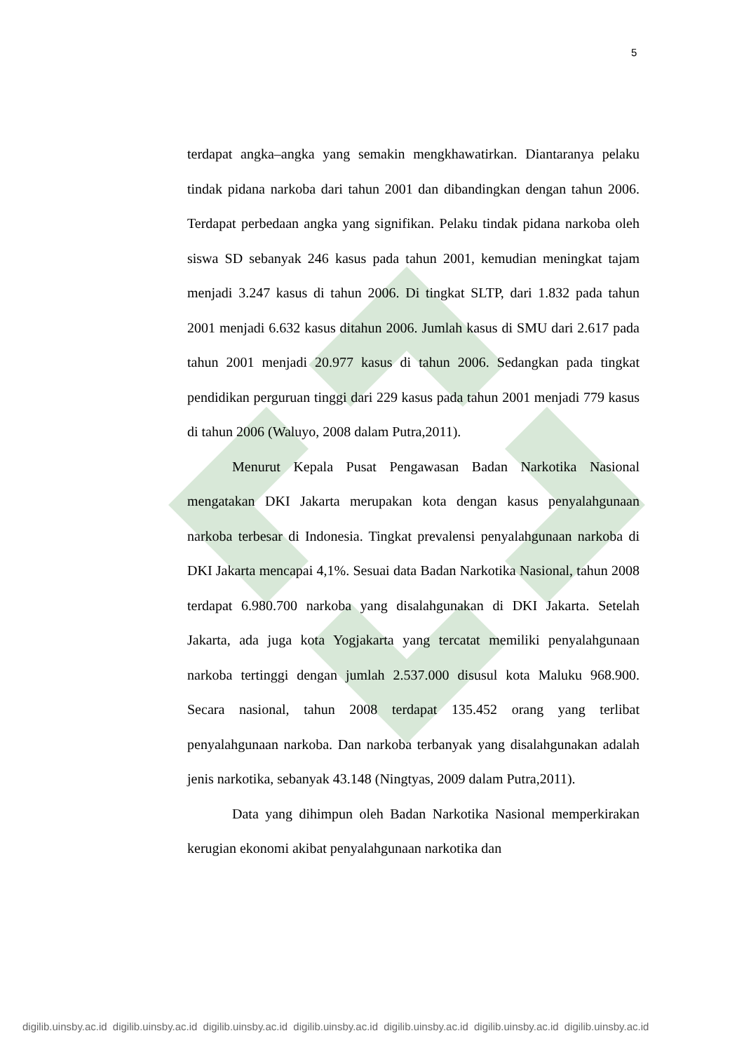5
terdapat angka–angka yang semakin mengkhawatirkan. Diantaranya pelaku tindak pidana narkoba dari tahun 2001 dan dibandingkan dengan tahun 2006. Terdapat perbedaan angka yang signifikan. Pelaku tindak pidana narkoba oleh siswa SD sebanyak 246 kasus pada tahun 2001, kemudian meningkat tajam menjadi 3.247 kasus di tahun 2006. Di tingkat SLTP, dari 1.832 pada tahun 2001 menjadi 6.632 kasus ditahun 2006. Jumlah kasus di SMU dari 2.617 pada tahun 2001 menjadi 20.977 kasus di tahun 2006. Sedangkan pada tingkat pendidikan perguruan tinggi dari 229 kasus pada tahun 2001 menjadi 779 kasus di tahun 2006 (Waluyo, 2008 dalam Putra,2011).
Menurut Kepala Pusat Pengawasan Badan Narkotika Nasional mengatakan DKI Jakarta merupakan kota dengan kasus penyalahgunaan narkoba terbesar di Indonesia. Tingkat prevalensi penyalahgunaan narkoba di DKI Jakarta mencapai 4,1%. Sesuai data Badan Narkotika Nasional, tahun 2008 terdapat 6.980.700 narkoba yang disalahgunakan di DKI Jakarta. Setelah Jakarta, ada juga kota Yogjakarta yang tercatat memiliki penyalahgunaan narkoba tertinggi dengan jumlah 2.537.000 disusul kota Maluku 968.900. Secara nasional, tahun 2008 terdapat 135.452 orang yang terlibat penyalahgunaan narkoba. Dan narkoba terbanyak yang disalahgunakan adalah jenis narkotika, sebanyak 43.148 (Ningtyas, 2009 dalam Putra,2011).
Data yang dihimpun oleh Badan Narkotika Nasional memperkirakan kerugian ekonomi akibat penyalahgunaan narkotika dan
digilib.uinsby.ac.id digilib.uinsby.ac.id digilib.uinsby.ac.id digilib.uinsby.ac.id digilib.uinsby.ac.id digilib.uinsby.ac.id digilib.uinsby.ac.id